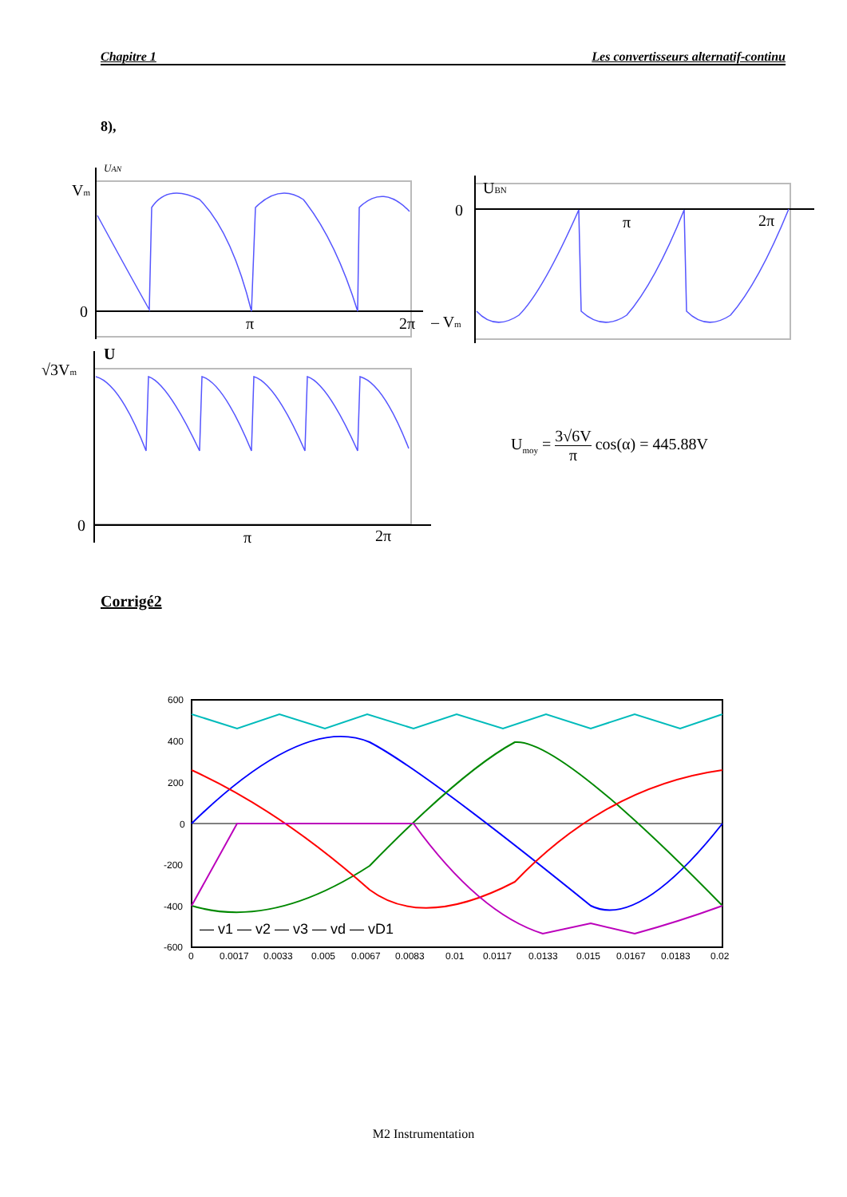Chapitre 1 Les convertisseurs alternatif-continu
8),
UAN
Vm
0
π
2π
U
√3Vm
0
π
2π
UBN
0
π
2π
– Vm
U<sub>moy</sub> = 3√6V π cos(α) = 445.88V
Corrigé2
600
400
200
0
-200
-400
-600
0
0.0017
0.0033
0.005
0.0067
0.0083
0.01
0.0117
0.0133
0.015
0.0167
0.0183
0.02
— v1 — v2 — v3 — vd — vD1
M2 Instrumentation